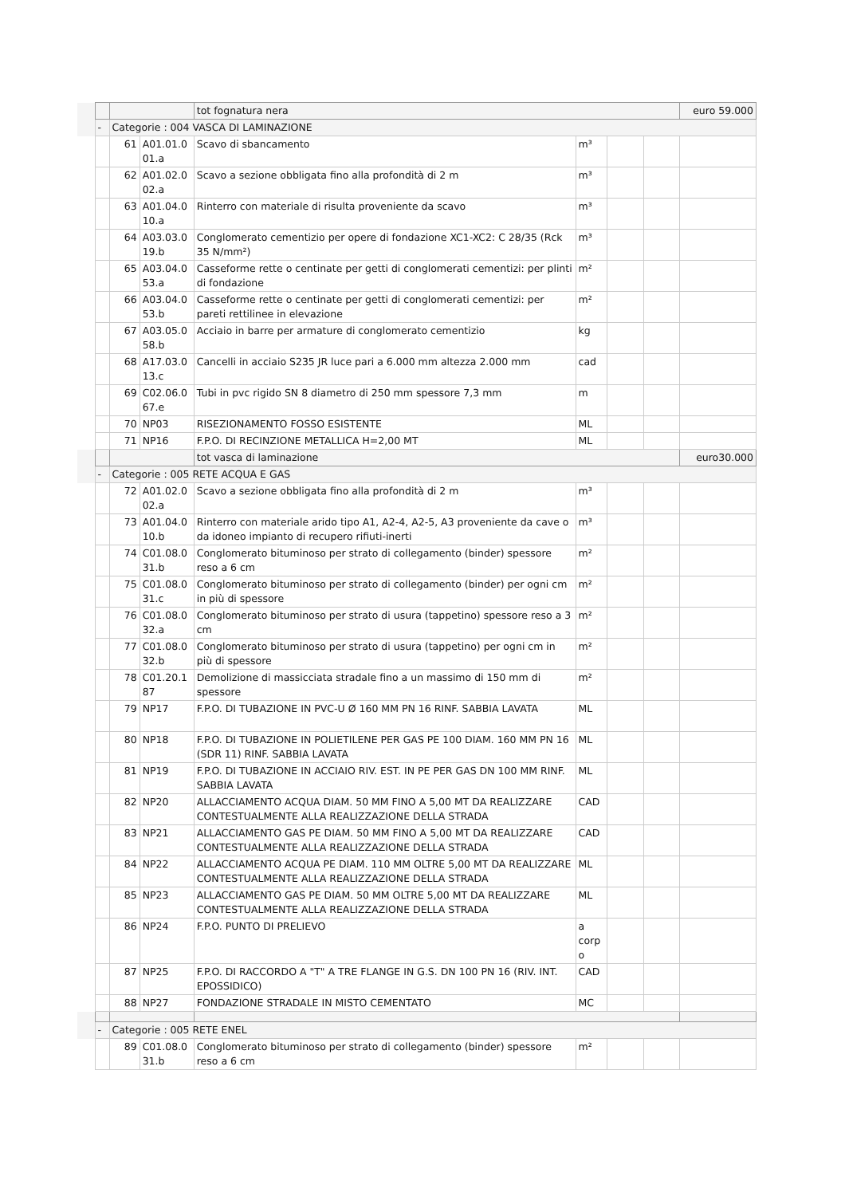| | | | | tot fognatura nera | | | | euro 59.000 |
| | - | Categorie : 004 VASCA DI LAMINAZIONE | | | | | | |
| | | 61 | A01.01.0 01.a | Scavo di sbancamento | m³ | | | |
| | | 62 | A01.02.0 02.a | Scavo a sezione obbligata fino alla profondità di 2 m | m³ | | | |
| | | 63 | A01.04.0 10.a | Rinterro con materiale di risulta proveniente da scavo | m³ | | | |
| | | 64 | A03.03.0 19.b | Conglomerato cementizio per opere di fondazione XC1-XC2: C 28/35 (Rck 35 N/mm²) | m³ | | | |
| | | 65 | A03.04.0 53.a | Casseforme rette o centinate per getti di conglomerati cementizi: per plinti di fondazione | m² | | | |
| | | 66 | A03.04.0 53.b | Casseforme rette o centinate per getti di conglomerati cementizi: per pareti rettilinee in elevazione | m² | | | |
| | | 67 | A03.05.0 58.b | Acciaio in barre per armature di conglomerato cementizio | kg | | | |
| | | 68 | A17.03.0 13.c | Cancelli in acciaio S235 JR luce pari a 6.000 mm altezza 2.000 mm | cad | | | |
| | | 69 | C02.06.0 67.e | Tubi in pvc rigido SN 8 diametro di 250 mm spessore 7,3 mm | m | | | |
| | | 70 | NP03 | RISEZIONAMENTO FOSSO ESISTENTE | ML | | | |
| | | 71 | NP16 | F.P.O. DI RECINZIONE METALLICA H=2,00 MT | ML | | | |
| | | | | tot vasca di laminazione | | | | euro30.000 |
| | - | Categorie : 005 RETE ACQUA E GAS | | | | | | |
| | | 72 | A01.02.0 02.a | Scavo a sezione obbligata fino alla profondità di 2 m | m³ | | | |
| | | 73 | A01.04.0 10.b | Rinterro con materiale arido tipo A1, A2-4, A2-5, A3 proveniente da cave o da idoneo impianto di recupero rifiuti-inerti | m³ | | | |
| | | 74 | C01.08.0 31.b | Conglomerato bituminoso per strato di collegamento (binder) spessore reso a 6 cm | m² | | | |
| | | 75 | C01.08.0 31.c | Conglomerato bituminoso per strato di collegamento (binder) per ogni cm in più di spessore | m² | | | |
| | | 76 | C01.08.0 32.a | Conglomerato bituminoso per strato di usura (tappetino) spessore reso a 3 cm | m² | | | |
| | | 77 | C01.08.0 32.b | Conglomerato bituminoso per strato di usura (tappetino) per ogni cm in più di spessore | m² | | | |
| | | 78 | C01.20.1 87 | Demolizione di massicciata stradale fino a un massimo di 150 mm di spessore | m² | | | |
| | | 79 | NP17 | F.P.O. DI TUBAZIONE IN PVC-U Ø 160 MM PN 16 RINF. SABBIA LAVATA | ML | | | |
| | | 80 | NP18 | F.P.O. DI TUBAZIONE IN POLIETILENE PER GAS PE 100 DIAM. 160 MM PN 16 (SDR 11) RINF. SABBIA LAVATA | ML | | | |
| | | 81 | NP19 | F.P.O. DI TUBAZIONE IN ACCIAIO RIV. EST. IN PE PER GAS DN 100 MM RINF. SABBIA LAVATA | ML | | | |
| | | 82 | NP20 | ALLACCIAMENTO ACQUA DIAM. 50 MM FINO A 5,00 MT DA REALIZZARE CONTESTUALMENTE ALLA REALIZZAZIONE DELLA STRADA | CAD | | | |
| | | 83 | NP21 | ALLACCIAMENTO GAS PE DIAM. 50 MM FINO A 5,00 MT DA REALIZZARE CONTESTUALMENTE ALLA REALIZZAZIONE DELLA STRADA | CAD | | | |
| | | 84 | NP22 | ALLACCIAMENTO ACQUA PE DIAM. 110 MM OLTRE 5,00 MT DA REALIZZARE CONTESTUALMENTE ALLA REALIZZAZIONE DELLA STRADA | ML | | | |
| | | 85 | NP23 | ALLACCIAMENTO GAS PE DIAM. 50 MM OLTRE 5,00 MT DA REALIZZARE CONTESTUALMENTE ALLA REALIZZAZIONE DELLA STRADA | ML | | | |
| | | 86 | NP24 | F.P.O. PUNTO DI PRELIEVO | a corp o | | | |
| | | 87 | NP25 | F.P.O. DI RACCORDO A "T" A TRE FLANGE IN G.S. DN 100 PN 16 (RIV. INT. EPOSSIDICO) | CAD | | | |
| | | 88 | NP27 | FONDAZIONE STRADALE IN MISTO CEMENTATO | MC | | | |
| | - | Categorie : 005 RETE ENEL | | | | | | |
| | | 89 | C01.08.0 31.b | Conglomerato bituminoso per strato di collegamento (binder) spessore reso a 6 cm | m² | | | |